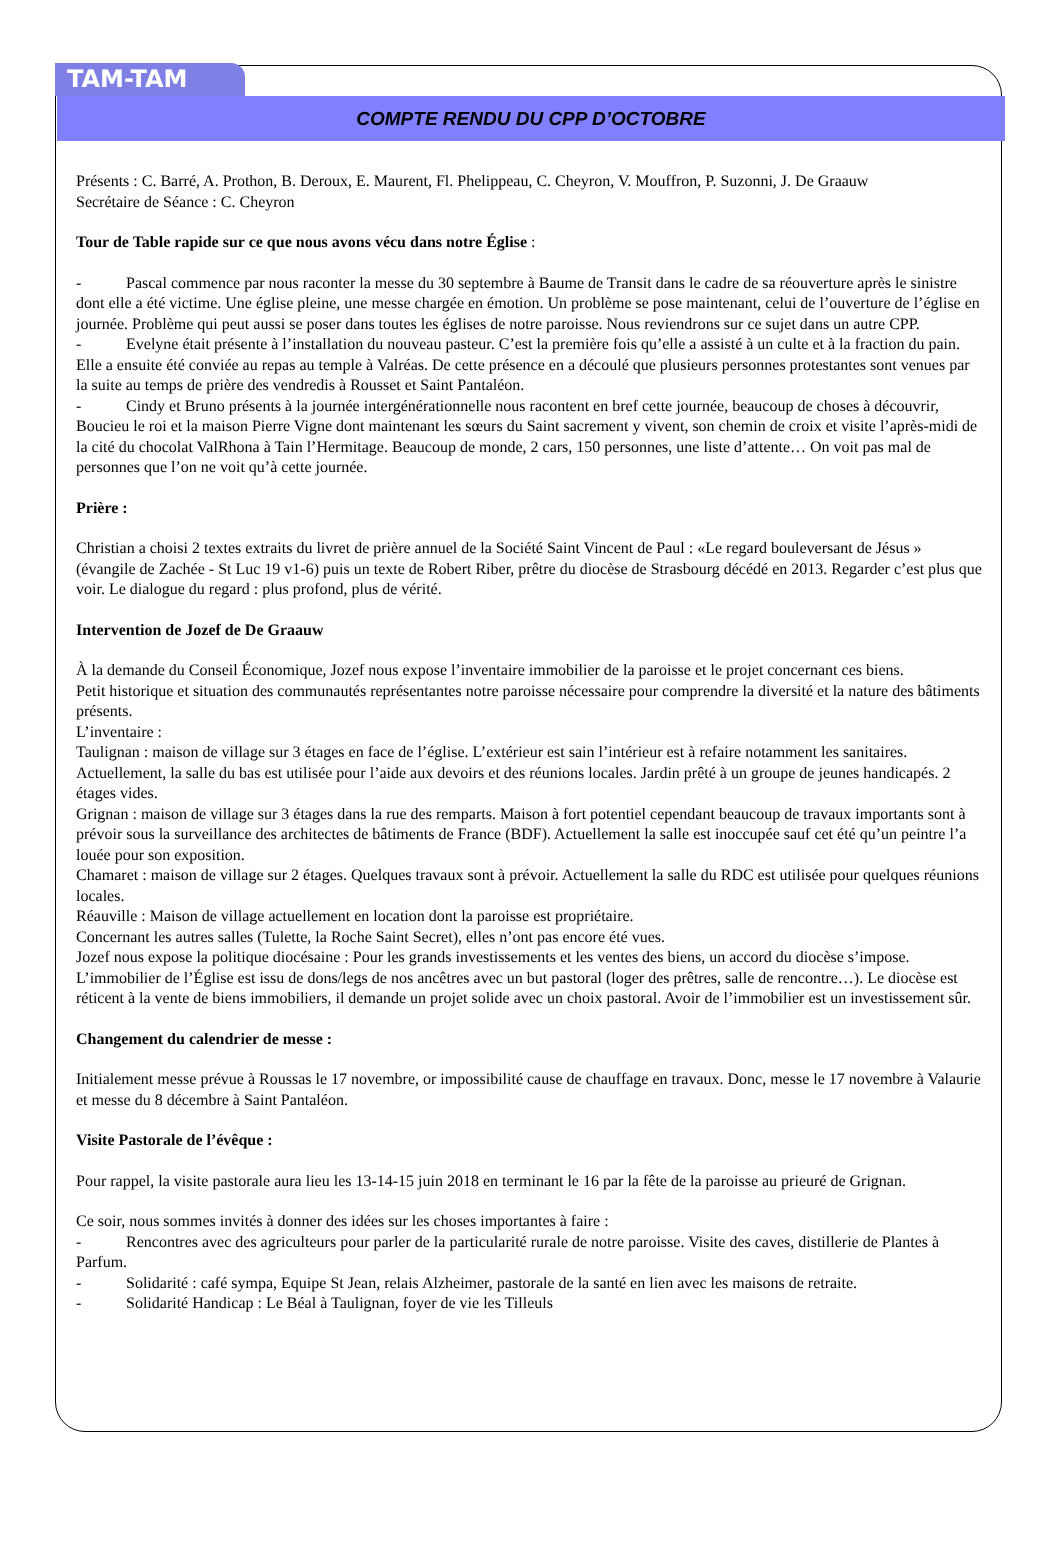TAM-TAM
COMPTE RENDU DU CPP D’OCTOBRE
Présents : C. Barré, A. Prothon, B. Deroux, E. Maurent, Fl. Phelippeau, C. Cheyron, V. Mouffron, P. Suzonni, J. De Graauw
Secrétaire de Séance : C. Cheyron
Tour de Table rapide sur ce que nous avons vécu dans notre Église :
- Pascal commence par nous raconter la messe du 30 septembre à Baume de Transit dans le cadre de sa réouverture après le sinistre dont elle a été victime. Une église pleine, une messe chargée en émotion. Un problème se pose maintenant, celui de l’ouverture de l’église en journée. Problème qui peut aussi se poser dans toutes les églises de notre paroisse. Nous reviendrons sur ce sujet dans un autre CPP.
- Evelyne était présente à l’installation du nouveau pasteur. C’est la première fois qu’elle a assisté à un culte et à la fraction du pain. Elle a ensuite été conviée au repas au temple à Valréas. De cette présence en a découlé que plusieurs personnes protestantes sont venues par la suite au temps de prière des vendredis à Rousset et Saint Pantaléon.
- Cindy et Bruno présents à la journée intergénérationnelle nous racontent en bref cette journée, beaucoup de choses à découvrir, Boucieu le roi et la maison Pierre Vigne dont maintenant les sœurs du Saint sacrement y vivent, son chemin de croix et visite l’après-midi de la cité du chocolat ValRhona à Tain l’Hermitage. Beaucoup de monde, 2 cars, 150 personnes, une liste d’attente… On voit pas mal de personnes que l’on ne voit qu’à cette journée.
Prière :
Christian a choisi 2 textes extraits du livret de prière annuel de la Société Saint Vincent de Paul : «Le regard bouleversant de Jésus » (évangile de Zachée - St Luc 19 v1-6) puis un texte de Robert Riber, prêtre du diocèse de Strasbourg décédé en 2013. Regarder c’est plus que voir. Le dialogue du regard : plus profond, plus de vérité.
Intervention de Jozef de De Graauw
À la demande du Conseil Économique, Jozef nous expose l’inventaire immobilier de la paroisse et le projet concernant ces biens.
Petit historique et situation des communautés représentantes notre paroisse nécessaire pour comprendre la diversité et la nature des bâtiments présents.
L’inventaire :
Taulignan : maison de village sur 3 étages en face de l’église. L’extérieur est sain l’intérieur est à refaire notamment les sanitaires. Actuellement, la salle du bas est utilisée pour l’aide aux devoirs et des réunions locales. Jardin prêté à un groupe de jeunes handicapés. 2 étages vides.
Grignan : maison de village sur 3 étages dans la rue des remparts. Maison à fort potentiel cependant beaucoup de travaux importants sont à prévoir sous la surveillance des architectes de bâtiments de France (BDF). Actuellement la salle est inoccupée sauf cet été qu’un peintre l’a louée pour son exposition.
Chamaret : maison de village sur 2 étages. Quelques travaux sont à prévoir. Actuellement la salle du RDC est utilisée pour quelques réunions locales.
Réauville : Maison de village actuellement en location dont la paroisse est propriétaire.
Concernant les autres salles (Tulette, la Roche Saint Secret), elles n’ont pas encore été vues.
Jozef nous expose la politique diocésaine : Pour les grands investissements et les ventes des biens, un accord du diocèse s’impose. L’immobilier de l’Église est issu de dons/legs de nos ancêtres avec un but pastoral (loger des prêtres, salle de rencontre…). Le diocèse est réticent à la vente de biens immobiliers, il demande un projet solide avec un choix pastoral. Avoir de l’immobilier est un investissement sûr.
Changement du calendrier de messe :
Initialement messe prévue à Roussas le 17 novembre, or impossibilité cause de chauffage en travaux. Donc, messe le 17 novembre à Valaurie et messe du 8 décembre à Saint Pantaléon.
Visite Pastorale de l’évêque :
Pour rappel, la visite pastorale aura lieu les 13-14-15 juin 2018 en terminant le 16 par la fête de la paroisse au prieuré de Grignan.
Ce soir, nous sommes invités à donner des idées sur les choses importantes à faire :
- Rencontres avec des agriculteurs pour parler de la particularité rurale de notre paroisse. Visite des caves, distillerie de Plantes à Parfum.
- Solidarité : café sympa, Equipe St Jean, relais Alzheimer, pastorale de la santé en lien avec les maisons de retraite.
- Solidarité Handicap : Le Béal à Taulignan, foyer de vie les Tilleuls